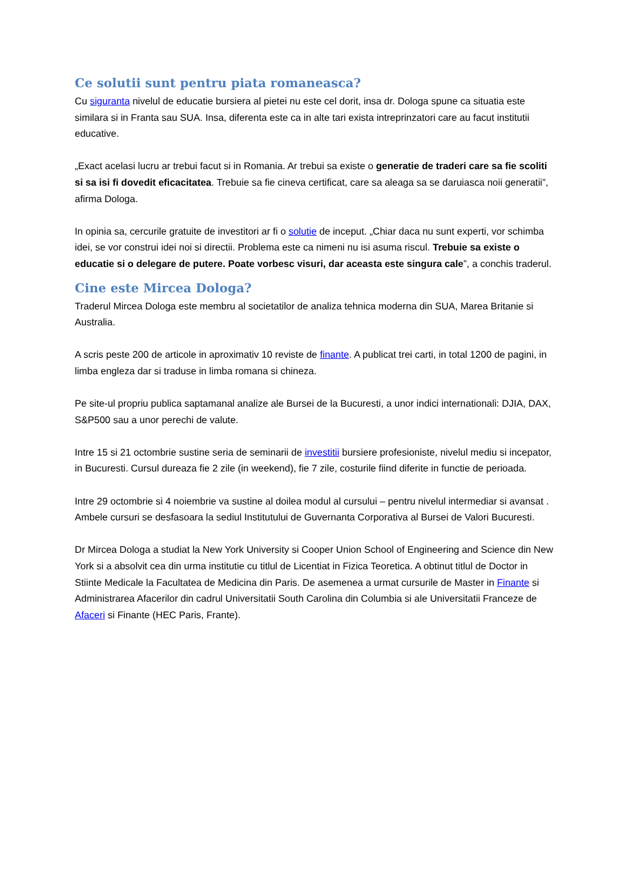Ce solutii sunt pentru piata romaneasca?
Cu siguranta nivelul de educatie bursiera al pietei nu este cel dorit, insa dr. Dologa spune ca situatia este similara si in Franta sau SUA. Insa, diferenta este ca in alte tari exista intreprinzatori care au facut institutii educative.
„Exact acelasi lucru ar trebui facut si in Romania. Ar trebui sa existe o generatie de traderi care sa fie scoliti si sa isi fi dovedit eficacitatea. Trebuie sa fie cineva certificat, care sa aleaga sa se daruiasca noii generatii”, afirma Dologa.
In opinia sa, cercurile gratuite de investitori ar fi o solutie de inceput. „Chiar daca nu sunt experti, vor schimba idei, se vor construi idei noi si directii. Problema este ca nimeni nu isi asuma riscul. Trebuie sa existe o educatie si o delegare de putere. Poate vorbesc visuri, dar aceasta este singura cale”, a conchis traderul.
Cine este Mircea Dologa?
Traderul Mircea Dologa este membru al societatilor de analiza tehnica moderna din SUA, Marea Britanie si Australia.
A scris peste 200 de articole in aproximativ 10 reviste de finante. A publicat trei carti, in total 1200 de pagini, in limba engleza dar si traduse in limba romana si chineza.
Pe site-ul propriu publica saptamanal analize ale Bursei de la Bucuresti, a unor indici internationali: DJIA, DAX, S&P500 sau a unor perechi de valute.
Intre 15 si 21 octombrie sustine seria de seminarii de investitii bursiere profesioniste, nivelul mediu si incepator, in Bucuresti. Cursul dureaza fie 2 zile (in weekend), fie 7 zile, costurile fiind diferite in functie de perioada.
Intre 29 octombrie si 4 noiembrie va sustine al doilea modul al cursului – pentru nivelul intermediar si avansat . Ambele cursuri se desfasoara la sediul Institutului de Guvernanta Corporativa al Bursei de Valori Bucuresti.
Dr Mircea Dologa a studiat la New York University si Cooper Union School of Engineering and Science din New York si a absolvit cea din urma institutie cu titlul de Licentiat in Fizica Teoretica. A obtinut titlul de Doctor in Stiinte Medicale la Facultatea de Medicina din Paris. De asemenea a urmat cursurile de Master in Finante si Administrarea Afacerilor din cadrul Universitatii South Carolina din Columbia si ale Universitatii Franceze de Afaceri si Finante (HEC Paris, Frante).